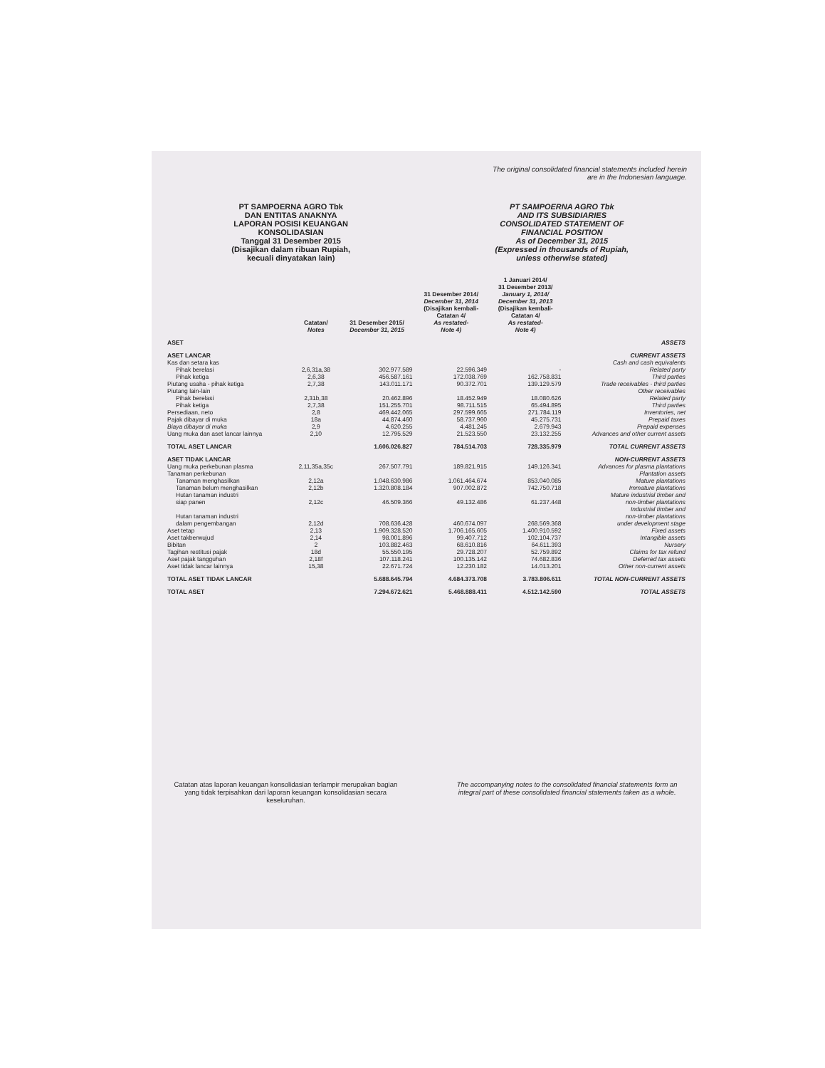The original consolidated financial statements included herein
are in the Indonesian language.
PT SAMPOERNA AGRO Tbk
DAN ENTITAS ANAKNYA
LAPORAN POSISI KEUANGAN
KONSOLIDASIAN
Tanggal 31 Desember 2015
(Disajikan dalam ribuan Rupiah,
kecuali dinyatakan lain)
PT SAMPOERNA AGRO Tbk
AND ITS SUBSIDIARIES
CONSOLIDATED STATEMENT OF
FINANCIAL POSITION
As of December 31, 2015
(Expressed in thousands of Rupiah,
unless otherwise stated)
| | Catatan/ Notes | 31 Desember 2015/ December 31, 2015 | 31 Desember 2014/ December 31, 2014 (Disajikan kembali- Catatan 4/ As restated- Note 4) | 1 Januari 2014/ 31 Desember 2013/ January 1, 2014/ December 31, 2013 (Disajikan kembali- Catatan 4/ As restated- Note 4) | |
| --- | --- | --- | --- | --- | --- |
| ASET | | | | | ASSETS |
| ASET LANCAR | | | | | CURRENT ASSETS |
| Kas dan setara kas | | | | | Cash and cash equivalents |
| Pihak berelasi | 2,6,31a,38 | 302.977.589 | 22.596.349 | - | Related party |
| Pihak ketiga | 2,6,38 | 456.587.161 | 172.038.769 | 162.758.831 | Third parties |
| Piutang usaha - pihak ketiga | 2,7,38 | 143.011.171 | 90.372.701 | 139.129.579 | Trade receivables - third parties |
| Piutang lain-lain | | | | | Other receivables |
| Pihak berelasi | 2,31b,38 | 20.462.896 | 18.452.949 | 18.080.626 | Related party |
| Pihak ketiga | 2,7,38 | 151.255.701 | 98.711.515 | 65.494.895 | Third parties |
| Persediaan, neto | 2,8 | 469.442.065 | 297.599.665 | 271.784.119 | Inventories, net |
| Pajak dibayar di muka | 18a | 44.874.460 | 58.737.960 | 45.275.731 | Prepaid taxes |
| Biaya dibayar di muka | 2,9 | 4.620.255 | 4.481.245 | 2.679.943 | Prepaid expenses |
| Uang muka dan aset lancar lainnya | 2,10 | 12.795.529 | 21.523.550 | 23.132.255 | Advances and other current assets |
| TOTAL ASET LANCAR | | 1.606.026.827 | 784.514.703 | 728.335.979 | TOTAL CURRENT ASSETS |
| ASET TIDAK LANCAR | | | | | NON-CURRENT ASSETS |
| Uang muka perkebunan plasma | 2,11,35a,35c | 267.507.791 | 189.821.915 | 149.126.341 | Advances for plasma plantations |
| Tanaman perkebunan | | | | | Plantation assets |
| Tanaman menghasilkan | 2,12a | 1.048.630.986 | 1.061.464.674 | 853.040.085 | Mature plantations |
| Tanaman belum menghasilkan | 2,12b | 1.320.808.184 | 907.002.872 | 742.750.718 | Immature plantations |
| Hutan tanaman industri siap panen | 2,12c | 46.509.366 | 49.132.486 | 61.237.448 | Mature industrial timber and non-timber plantations |
| Hutan tanaman industri dalam pengembangan | 2,12d | 708.636.428 | 460.674.097 | 268.569.368 | Industrial timber and non-timber plantations under development stage |
| Aset tetap | 2,13 | 1.909.328.520 | 1.706.165.605 | 1.400.910.592 | Fixed assets |
| Aset takberwujud | 2,14 | 98.001.896 | 99.407.712 | 102.104.737 | Intangible assets |
| Bibitan | 2 | 103.882.463 | 68.610.816 | 64.611.393 | Nursery |
| Tagihan restitusi pajak | 18d | 55.550.195 | 29.728.207 | 52.759.892 | Claims for tax refund |
| Aset pajak tangguhan | 2,18f | 107.118.241 | 100.135.142 | 74.682.836 | Deferred tax assets |
| Aset tidak lancar lainnya | 15,38 | 22.671.724 | 12.230.182 | 14.013.201 | Other non-current assets |
| TOTAL ASET TIDAK LANCAR | | 5.688.645.794 | 4.684.373.708 | 3.783.806.611 | TOTAL NON-CURRENT ASSETS |
| TOTAL ASET | | 7.294.672.621 | 5.468.888.411 | 4.512.142.590 | TOTAL ASSETS |
Catatan atas laporan keuangan konsolidasian terlampir merupakan bagian yang tidak terpisahkan dari laporan keuangan konsolidasian secara keseluruhan.
The accompanying notes to the consolidated financial statements form an integral part of these consolidated financial statements taken as a whole.